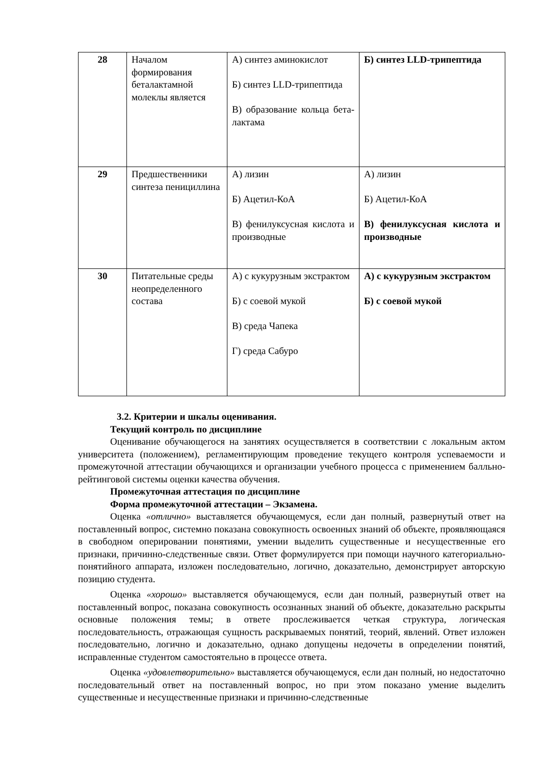| 28 | Началом формирования беталактамной молеклы является | А) синтез аминокислот Б) синтез LLD-трипептида В) образование кольца бета-лактама | Б) синтез LLD-трипептида |
| 29 | Предшественники синтеза пенициллина | А) лизин Б) Ацетил-КоА В) фенилуксусная кислота и производные | А) лизин Б) Ацетил-КоА В) фенилуксусная кислота и производные |
| 30 | Питательные среды неопределенного состава | А) с кукурузным экстрактом Б) с соевой мукой В) среда Чапека Г) среда Сабуро | А) с кукурузным экстрактом Б) с соевой мукой |
3.2. Критерии и шкалы оценивания.
Текущий контроль по дисциплине
Оценивание обучающегося на занятиях осуществляется в соответствии с локальным актом университета (положением), регламентирующим проведение текущего контроля успеваемости и промежуточной аттестации обучающихся и организации учебного процесса с применением балльно-рейтинговой системы оценки качества обучения.
Промежуточная аттестация по дисциплине
Форма промежуточной аттестации – Экзамена.
Оценка «отлично» выставляется обучающемуся, если дан полный, развернутый ответ на поставленный вопрос, системно показана совокупность освоенных знаний об объекте, проявляющаяся в свободном оперировании понятиями, умении выделить существенные и несущественные его признаки, причинно-следственные связи. Ответ формулируется при помощи научного категориально-понятийного аппарата, изложен последовательно, логично, доказательно, демонстрирует авторскую позицию студента.
Оценка «хорошо» выставляется обучающемуся, если дан полный, развернутый ответ на поставленный вопрос, показана совокупность осознанных знаний об объекте, доказательно раскрыты основные положения темы; в ответе прослеживается четкая структура, логическая последовательность, отражающая сущность раскрываемых понятий, теорий, явлений. Ответ изложен последовательно, логично и доказательно, однако допущены недочеты в определении понятий, исправленные студентом самостоятельно в процессе ответа.
Оценка «удовлетворительно» выставляется обучающемуся, если дан полный, но недостаточно последовательный ответ на поставленный вопрос, но при этом показано умение выделить существенные и несущественные признаки и причинно-следственные